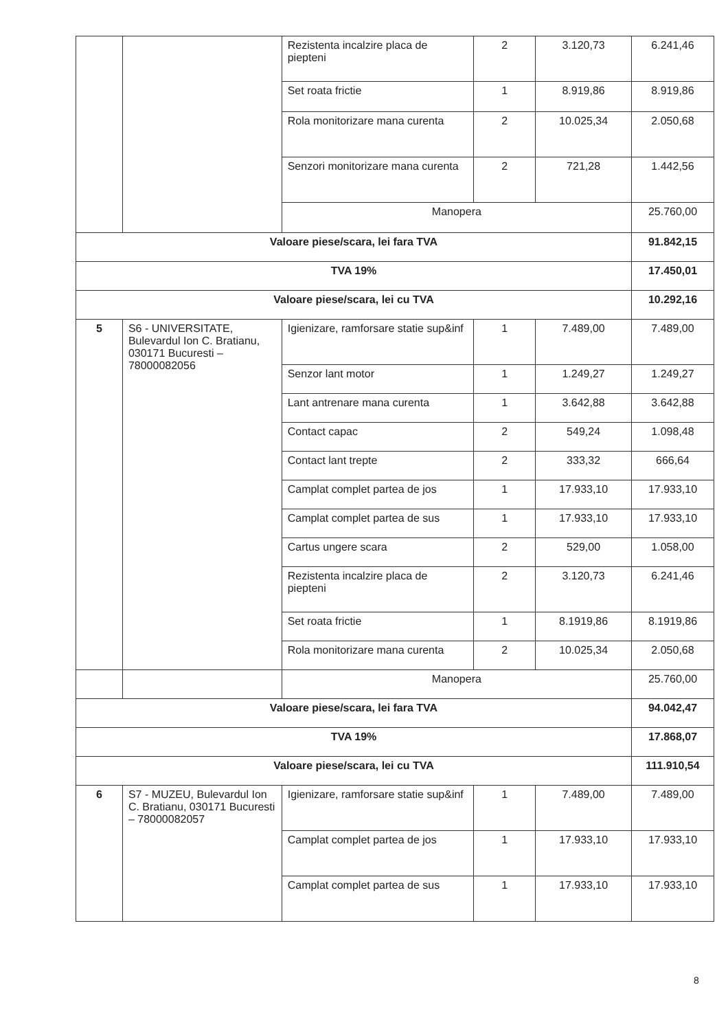| | | Rezistenta incalzire placa de piepteni | 2 | 3.120,73 | 6.241,46 |
| | | Set roata frictie | 1 | 8.919,86 | 8.919,86 |
| | | Rola monitorizare mana curenta | 2 | 10.025,34 | 2.050,68 |
| | | Senzori monitorizare mana curenta | 2 | 721,28 | 1.442,56 |
| | | Manopera | | | 25.760,00 |
| Valoare piese/scara, lei fara TVA | | | | | 91.842,15 |
| TVA 19% | | | | | 17.450,01 |
| Valoare piese/scara, lei cu TVA | | | | | 10.292,16 |
| 5 | S6 - UNIVERSITATE, Bulevardul Ion C. Bratianu, 030171 Bucuresti – 78000082056 | Igienizare, ramforsare statie sup&inf | 1 | 7.489,00 | 7.489,00 |
| | | Senzor lant motor | 1 | 1.249,27 | 1.249,27 |
| | | Lant antrenare mana curenta | 1 | 3.642,88 | 3.642,88 |
| | | Contact capac | 2 | 549,24 | 1.098,48 |
| | | Contact lant trepte | 2 | 333,32 | 666,64 |
| | | Camplat complet partea de jos | 1 | 17.933,10 | 17.933,10 |
| | | Camplat complet partea de sus | 1 | 17.933,10 | 17.933,10 |
| | | Cartus ungere scara | 2 | 529,00 | 1.058,00 |
| | | Rezistenta incalzire placa de piepteni | 2 | 3.120,73 | 6.241,46 |
| | | Set roata frictie | 1 | 8.1919,86 | 8.1919,86 |
| | | Rola monitorizare mana curenta | 2 | 10.025,34 | 2.050,68 |
| | | Manopera | | | 25.760,00 |
| Valoare piese/scara, lei fara TVA | | | | | 94.042,47 |
| TVA 19% | | | | | 17.868,07 |
| Valoare piese/scara, lei cu TVA | | | | | 111.910,54 |
| 6 | S7 - MUZEU, Bulevardul Ion C. Bratianu, 030171 Bucuresti – 78000082057 | Igienizare, ramforsare statie sup&inf | 1 | 7.489,00 | 7.489,00 |
| | | Camplat complet partea de jos | 1 | 17.933,10 | 17.933,10 |
| | | Camplat complet partea de sus | 1 | 17.933,10 | 17.933,10 |
8